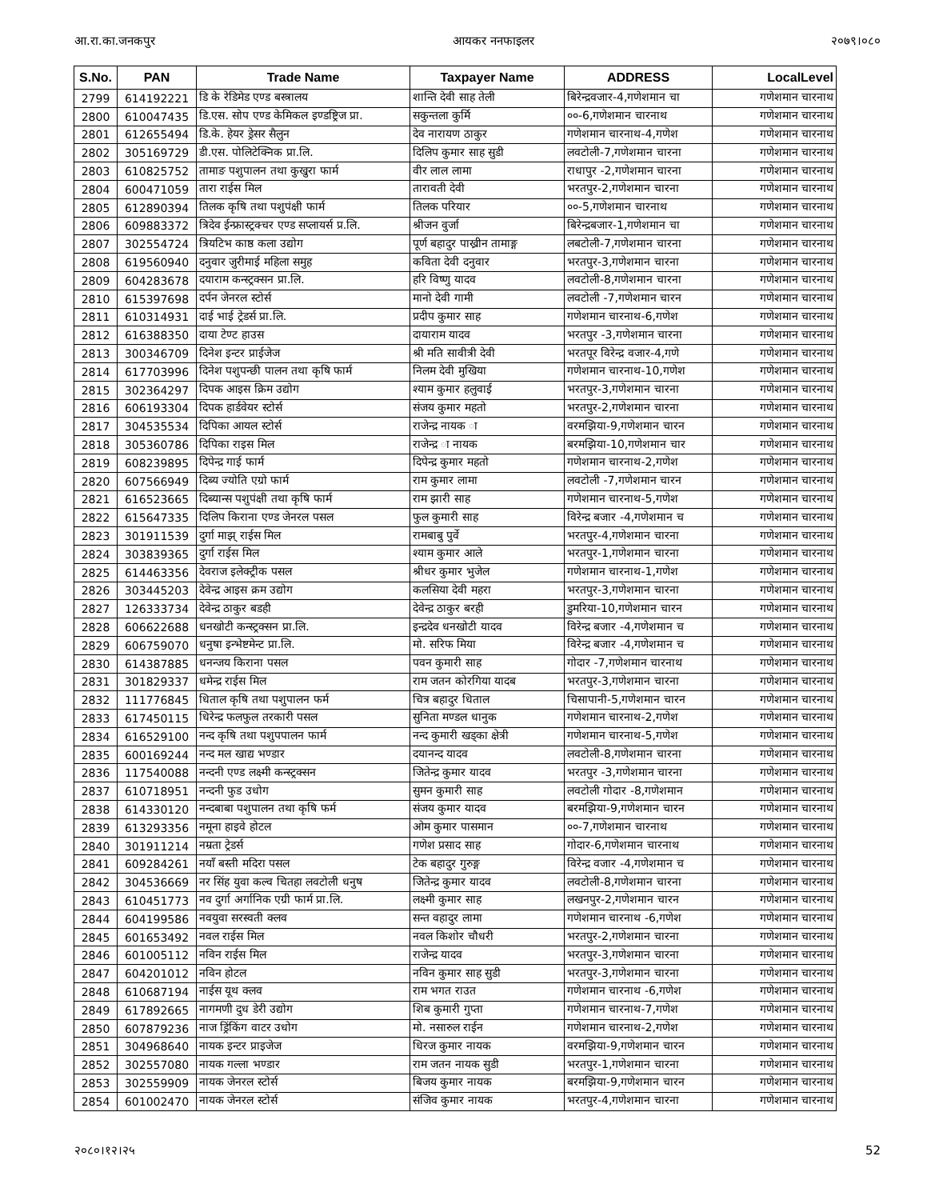आ.रा.का.जनकपुर आयकर ननफाइलर २०७९।०८०
| S.No. | PAN | Trade Name | Taxpayer Name | ADDRESS | LocalLevel |
| --- | --- | --- | --- | --- | --- |
| 2799 | 614192221 | डि के रेडिमेड एण्ड बस्त्रालय | शान्ति देवी साह तेली | बिरेन्द्रवजार-4,गणेशमान चा | गणेशमान चारनाथ |
| 2800 | 610047435 | डि.एस. सोप एण्ड केमिकल इण्डष्ट्रिज प्रा. | सकुन्तला कुर्मि | ००-6,गणेशमान चारनाथ | गणेशमान चारनाथ |
| 2801 | 612655494 | डि.के. हेयर ड्रेसर सैलुन | देव नारायण ठाकुर | गणेशमान चारनाथ-4,गणेश | गणेशमान चारनाथ |
| 2802 | 305169729 | डी.एस. पोलिटेक्निक प्रा.लि. | दिलिप कुमार साह सुडी | लवटोली-7,गणेशमान चारना | गणेशमान चारनाथ |
| 2803 | 610825752 | तामाङ पशुपालन तथा कुखुरा फार्म | वीर लाल लामा | राधापुर -2,गणेशमान चारना | गणेशमान चारनाथ |
| 2804 | 600471059 | तारा राईस मिल | तारावती देवी | भरतपुर-2,गणेशमान चारना | गणेशमान चारनाथ |
| 2805 | 612890394 | तिलक कृषि तथा पशुपंक्षी फार्म | तिलक परियार | ००-5,गणेशमान चारनाथ | गणेशमान चारनाथ |
| 2806 | 609883372 | त्रिदेव ईन्फ्रास्ट्रक्चर एण्ड सप्लायर्स प्र.लि. | श्रीजन वुर्जा | बिरेन्द्रबजार-1,गणेशमान चा | गणेशमान चारनाथ |
| 2807 | 302554724 | त्रियटिभ काष्ठ कला उद्योग | पूर्ण बहादुर पाख्रीन तामाङ्ग | लबटोली-7,गणेशमान चारना | गणेशमान चारनाथ |
| 2808 | 619560940 | दनुवार जुरीमाई महिला समुह | कविता देवी दनुवार | भरतपुर-3,गणेशमान चारना | गणेशमान चारनाथ |
| 2809 | 604283678 | दयाराम कन्स्ट्रक्सन प्रा.लि. | हरि विष्णु यादव | लवटोली-8,गणेशमान चारना | गणेशमान चारनाथ |
| 2810 | 615397698 | दर्पन जेनरल स्टोर्स | मानो देवी गामी | लवटोली -7,गणेशमान चारन | गणेशमान चारनाथ |
| 2811 | 610314931 | दाई भाई ट्रेडर्स प्रा.लि. | प्रदीप कुमार साह | गणेशमान चारनाथ-6,गणेश | गणेशमान चारनाथ |
| 2812 | 616388350 | दाया टेण्ट हाउस | दायाराम यादव | भरतपुर -3,गणेशमान चारना | गणेशमान चारनाथ |
| 2813 | 300346709 | दिनेश इन्टर प्राईजेज | श्री मति सावीत्री देवी | भरतपूर विरेन्द्र वजार-4,गणे | गणेशमान चारनाथ |
| 2814 | 617703996 | दिनेश पशुपन्छी पालन तथा कृषि फार्म | निलम देवी मुखिया | गणेशमान चारनाथ-10,गणेश | गणेशमान चारनाथ |
| 2815 | 302364297 | दिपक आइस क्रिम उद्योग | श्याम कुमार हलुवाई | भरतपुर-3,गणेशमान चारना | गणेशमान चारनाथ |
| 2816 | 606193304 | दिपक हार्डवेयर स्टोर्स | संजय कुमार महतो | भरतपुर-2,गणेशमान चारना | गणेशमान चारनाथ |
| 2817 | 304535534 | दिपिका आयल स्टोर्स | राजेन्द्र नायक ा | वरमझिया-9,गणेशमान चारन | गणेशमान चारनाथ |
| 2818 | 305360786 | दिपिका राइस मिल | राजेन्द्र ा नायक | बरमझिया-10,गणेशमान चार | गणेशमान चारनाथ |
| 2819 | 608239895 | दिपेन्द्र गाई फार्म | दिपेन्द्र कुमार महतो | गणेशमान चारनाथ-2,गणेश | गणेशमान चारनाथ |
| 2820 | 607566949 | दिब्य ज्योति एग्रो फार्म | राम कुमार लामा | लवटोली -7,गणेशमान चारन | गणेशमान चारनाथ |
| 2821 | 616523665 | दिब्यान्स पशुपंक्षी तथा कृषि फार्म | राम झारी साह | गणेशमान चारनाथ-5,गणेश | गणेशमान चारनाथ |
| 2822 | 615647335 | दिलिप किराना एण्ड जेनरल पसल | फुल कुमारी साह | विरेन्द्र बजार -4,गणेशमान च | गणेशमान चारनाथ |
| 2823 | 301911539 | दुर्गा माझ् राईस मिल | रामबाबु पुर्वे | भरतपुर-4,गणेशमान चारना | गणेशमान चारनाथ |
| 2824 | 303839365 | दुर्गा राईस मिल | श्याम कुमार आले | भरतपुर-1,गणेशमान चारना | गणेशमान चारनाथ |
| 2825 | 614463356 | देवराज इलेक्ट्रीक पसल | श्रीधर कुमार भुजेल | गणेशमान चारनाथ-1,गणेश | गणेशमान चारनाथ |
| 2826 | 303445203 | देवेन्द्र आइस क्रम उद्योग | कलसिया देवी महरा | भरतपुर-3,गणेशमान चारना | गणेशमान चारनाथ |
| 2827 | 126333734 | देवेन्द्र ठाकुर बडही | देवेन्द्र ठाकुर बरही | डुमरिया-10,गणेशमान चारन | गणेशमान चारनाथ |
| 2828 | 606622688 | धनखोटी कन्स्ट्रक्सन प्रा.लि. | इन्द्रदेव धनखोटी यादव | विरेन्द्र बजार -4,गणेशमान च | गणेशमान चारनाथ |
| 2829 | 606759070 | धनुषा इन्भेष्टमेन्ट प्रा.लि. | मो. सरिफ मिया | विरेन्द्र बजार -4,गणेशमान च | गणेशमान चारनाथ |
| 2830 | 614387885 | धनन्जय किराना पसल | पवन कुमारी साह | गोदार -7,गणेशमान चारनाथ | गणेशमान चारनाथ |
| 2831 | 301829337 | धमेन्द्र राईस मिल | राम जतन कोरगिया यादब | भरतपुर-3,गणेशमान चारना | गणेशमान चारनाथ |
| 2832 | 111776845 | धिताल कृषि तथा पशुपालन फर्म | चित्र बहादुर धिताल | चिसापानी-5,गणेशमान चारन | गणेशमान चारनाथ |
| 2833 | 617450115 | धिरेन्द्र फलफुल तरकारी पसल | सुनिता मण्डल धानुक | गणेशमान चारनाथ-2,गणेश | गणेशमान चारनाथ |
| 2834 | 616529100 | नन्द कृषि तथा पशुपपालन फार्म | नन्द कुमारी खड्का क्षेत्री | गणेशमान चारनाथ-5,गणेश | गणेशमान चारनाथ |
| 2835 | 600169244 | नन्द मल खाद्य भण्डार | दयानन्द यादव | लवटोली-8,गणेशमान चारना | गणेशमान चारनाथ |
| 2836 | 117540088 | नन्दनी एण्ड लक्ष्मी कन्स्ट्रक्सन | जितेन्द्र कुमार यादव | भरतपुर -3,गणेशमान चारना | गणेशमान चारनाथ |
| 2837 | 610718951 | नन्दनी फुड उधोग | सुमन कुमारी साह | लवटोली गोदार -8,गणेशमान | गणेशमान चारनाथ |
| 2838 | 614330120 | नन्दबाबा पशुपालन तथा कृषि फर्म | संजय कुमार यादव | बरमझिया-9,गणेशमान चारन | गणेशमान चारनाथ |
| 2839 | 613293356 | नमूना हाइवे होटल | ओम कुमार पासमान | ००-7,गणेशमान चारनाथ | गणेशमान चारनाथ |
| 2840 | 301911214 | नम्रता ट्रेडर्स | गणेश प्रसाद साह | गोदार-6,गणेशमान चारनाथ | गणेशमान चारनाथ |
| 2841 | 609284261 | नयाँ बस्ती मदिरा पसल | टेक बहादुर गुरुङ्ग | विरेन्द्र वजार -4,गणेशमान च | गणेशमान चारनाथ |
| 2842 | 304536669 | नर सिंह युवा कल्व चितहा लवटोली धनुष | जितेन्द्र कुमार यादव | लवटोली-8,गणेशमान चारना | गणेशमान चारनाथ |
| 2843 | 610451773 | नव दुर्गा अर्गानिक एग्री फार्म प्रा.लि. | लक्ष्मी कुमार साह | लखनपुर-2,गणेशमान चारन | गणेशमान चारनाथ |
| 2844 | 604199586 | नवयुवा सरस्वती क्लव | सन्त वहादुर लामा | गणेशमान चारनाथ -6,गणेश | गणेशमान चारनाथ |
| 2845 | 601653492 | नवल राईस मिल | नवल किशोर चौधरी | भरतपुर-2,गणेशमान चारना | गणेशमान चारनाथ |
| 2846 | 601005112 | नविन राईस मिल | राजेन्द्र यादव | भरतपुर-3,गणेशमान चारना | गणेशमान चारनाथ |
| 2847 | 604201012 | नविन होटल | नविन कुमार साह सुडी | भरतपुर-3,गणेशमान चारना | गणेशमान चारनाथ |
| 2848 | 610687194 | नाईस यूथ क्लव | राम भगत राउत | गणेशमान चारनाथ -6,गणेश | गणेशमान चारनाथ |
| 2849 | 617892665 | नागमणी दुध डेरी उद्योग | शिब कुमारी गुप्ता | गणेशमान चारनाथ-7,गणेश | गणेशमान चारनाथ |
| 2850 | 607879236 | नाज ड्रिंकिंग वाटर उधोग | मो. नसारुल राईन | गणेशमान चारनाथ-2,गणेश | गणेशमान चारनाथ |
| 2851 | 304968640 | नायक इन्टर प्राइजेज | धिरज कुमार नायक | वरमझिया-9,गणेशमान चारन | गणेशमान चारनाथ |
| 2852 | 302557080 | नायक गल्ला भण्डार | राम जतन नायक सुडी | भरतपुर-1,गणेशमान चारना | गणेशमान चारनाथ |
| 2853 | 302559909 | नायक जेनरल स्टोर्स | बिजय कुमार नायक | बरमझिया-9,गणेशमान चारन | गणेशमान चारनाथ |
| 2854 | 601002470 | नायक जेनरल स्टोर्स | संजिव कुमार नायक | भरतपुर-4,गणेशमान चारना | गणेशमान चारनाथ |
२०८०।१२।२५ 52